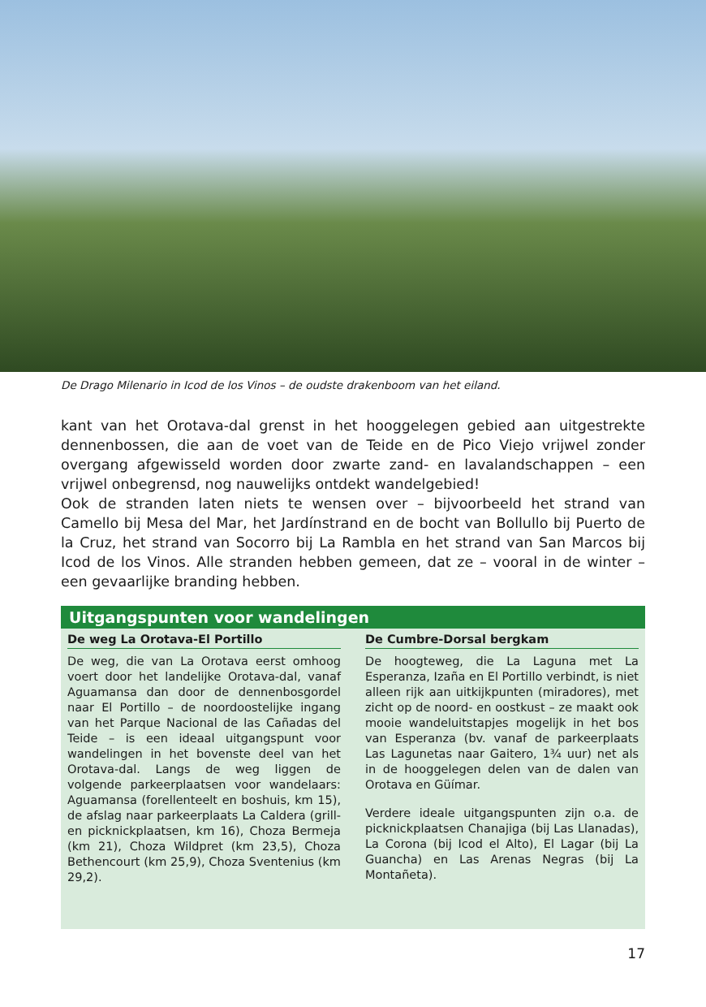De Drago Milenario in Icod de los Vinos – de oudste drakenboom van het eiland.
kant van het Orotava-dal grenst in het hooggelegen gebied aan uitgestrekte dennenbossen, die aan de voet van de Teide en de Pico Viejo vrijwel zonder overgang afgewisseld worden door zwarte zand- en lavalandschappen – een vrijwel onbegrensd, nog nauwelijks ontdekt wandelgebied!
Ook de stranden laten niets te wensen over – bijvoorbeeld het strand van Camello bij Mesa del Mar, het Jardínstrand en de bocht van Bollullo bij Puerto de la Cruz, het strand van Socorro bij La Rambla en het strand van San Marcos bij Icod de los Vinos. Alle stranden hebben gemeen, dat ze – vooral in de winter – een gevaarlijke branding hebben.
Uitgangspunten voor wandelingen
De weg La Orotava-El Portillo
De weg, die van La Orotava eerst omhoog voert door het landelijke Orotava-dal, vanaf Aguamansa dan door de dennenbosgordel naar El Portillo – de noordoostelijke ingang van het Parque Nacional de las Cañadas del Teide – is een ideaal uitgangspunt voor wandelingen in het bovenste deel van het Orotava-dal. Langs de weg liggen de volgende parkeerplaatsen voor wandelaars: Aguamansa (forellenteelt en boshuis, km 15), de afslag naar parkeerplaats La Caldera (grill- en picknickplaatsen, km 16), Choza Bermeja (km 21), Choza Wildpret (km 23,5), Choza Bethencourt (km 25,9), Choza Sventenius (km 29,2).
De Cumbre-Dorsal bergkam
De hoogteweg, die La Laguna met La Esperanza, Izaña en El Portillo verbindt, is niet alleen rijk aan uitkijkpunten (miradores), met zicht op de noord- en oostkust – ze maakt ook mooie wandeluitstapjes mogelijk in het bos van Esperanza (bv. vanaf de parkeerplaats Las Lagunetas naar Gaitero, 1¾ uur) net als in de hooggelegen delen van de dalen van Orotava en Güímar.
Verdere ideale uitgangspunten zijn o.a. de picknickplaatsen Chanajiga (bij Las Llanadas), La Corona (bij Icod el Alto), El Lagar (bij La Guancha) en Las Arenas Negras (bij La Montañeta).
17